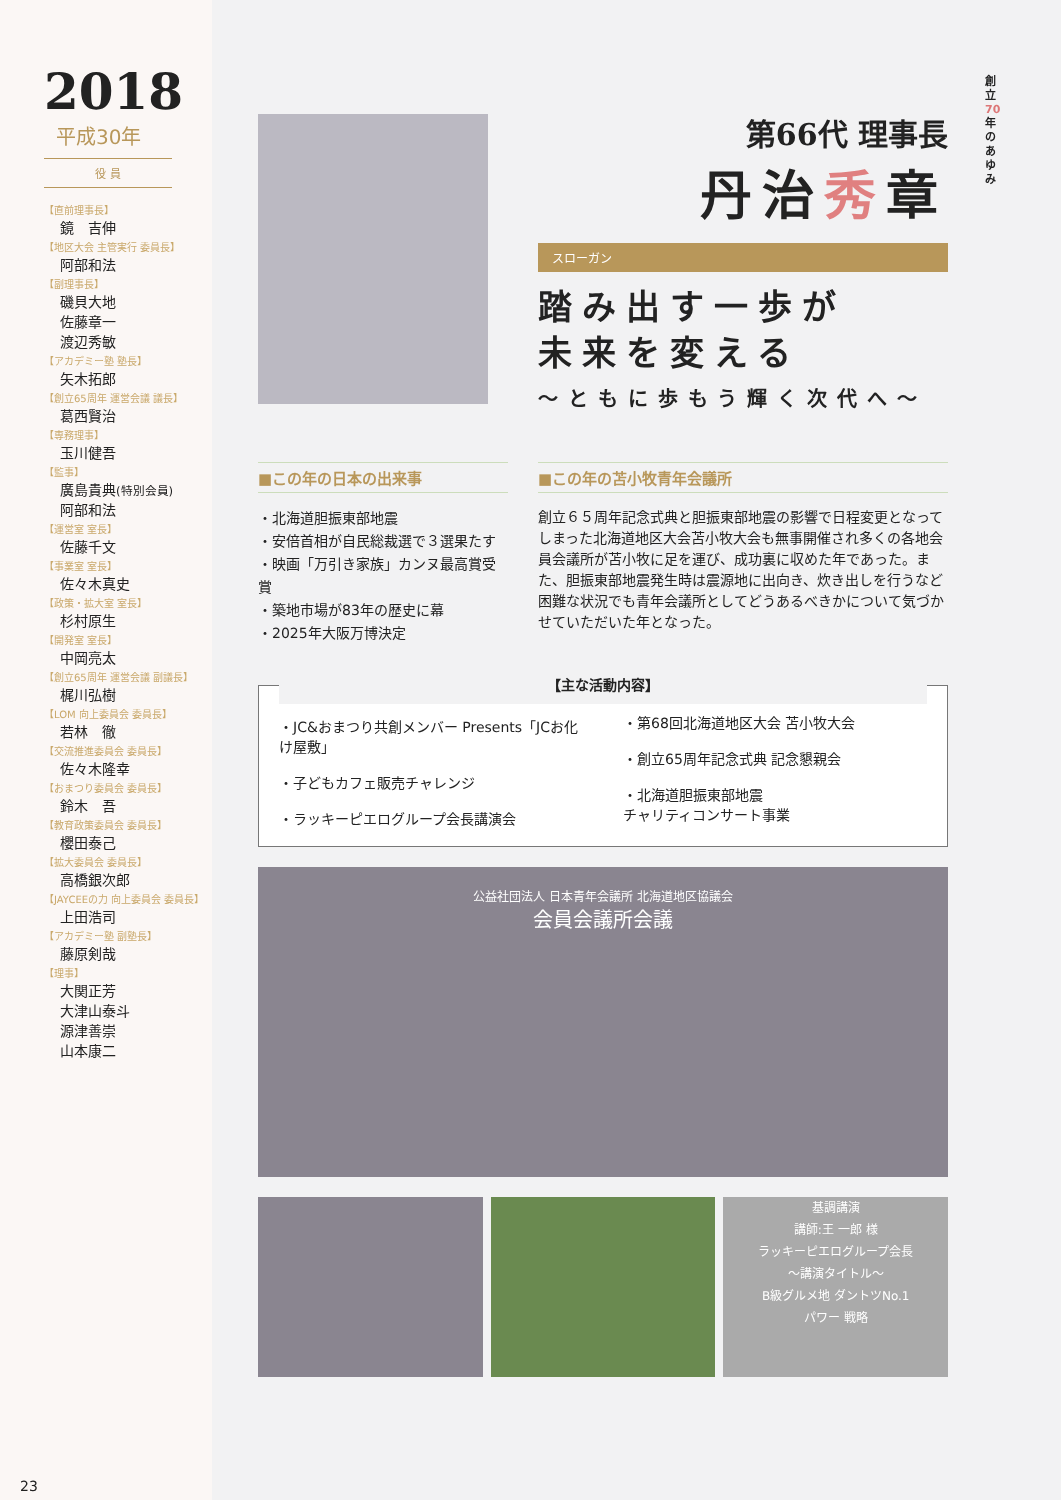2018
平成30年
役 員
【直前理事長】
鏡　吉伸
【地区大会 主管実行 委員長】
阿部和法
【副理事長】
磯貝大地
佐藤章一
渡辺秀敏
【アカデミー塾 塾長】
矢木拓郎
【創立65周年 運営会議 議長】
葛西賢治
【専務理事】
玉川健吾
【監事】
廣島貴典(特別会員)
阿部和法
【運営室 室長】
佐藤千文
【事業室 室長】
佐々木真史
【政策・拡大室 室長】
杉村原生
【開発室 室長】
中岡亮太
【創立65周年 運営会議 副議長】
梶川弘樹
【LOM 向上委員会 委員長】
若林　徹
【交流推進委員会 委員長】
佐々木隆幸
【おまつり委員会 委員長】
鈴木　吾
【教育政策委員会 委員長】
櫻田泰己
【拡大委員会 委員長】
高橋銀次郎
【JAYCEEの力 向上委員会 委員長】
上田浩司
【アカデミー塾 副塾長】
藤原剣哉
【理事】
大関正芳
大津山泰斗
源津善崇
山本康二
23
創立70年のあゆみ
第66代 理事長
丹治秀章
スローガン
踏み出す一歩が
未来を変える
〜ともに歩もう輝く次代へ〜
■この年の日本の出来事
・北海道胆振東部地震
・安倍首相が自民総裁選で３選果たす
・映画「万引き家族」カンヌ最高賞受賞
・築地市場が83年の歴史に幕
・2025年大阪万博決定
■この年の苫小牧青年会議所
創立６５周年記念式典と胆振東部地震の影響で日程変更となってしまった北海道地区大会苫小牧大会も無事開催され多くの各地会員会議所が苫小牧に足を運び、成功裏に収めた年であった。また、胆振東部地震発生時は震源地に出向き、炊き出しを行うなど困難な状況でも青年会議所としてどうあるべきかについて気づかせていただいた年となった。
【主な活動内容】
・JC&おまつり共創メンバー Presents「JCお化け屋敷」
・子どもカフェ販売チャレンジ
・ラッキーピエログループ会長講演会
・第68回北海道地区大会 苫小牧大会
・創立65周年記念式典 記念懇親会
・北海道胆振東部地震
チャリティコンサート事業
公益社団法人 日本青年会議所 北海道地区協議会
会員会議所会議
基調講演
講師:王 一郎 様
ラッキーピエログループ会長
〜講演タイトル〜
B級グルメ地 ダントツNo.1
パワー 戦略